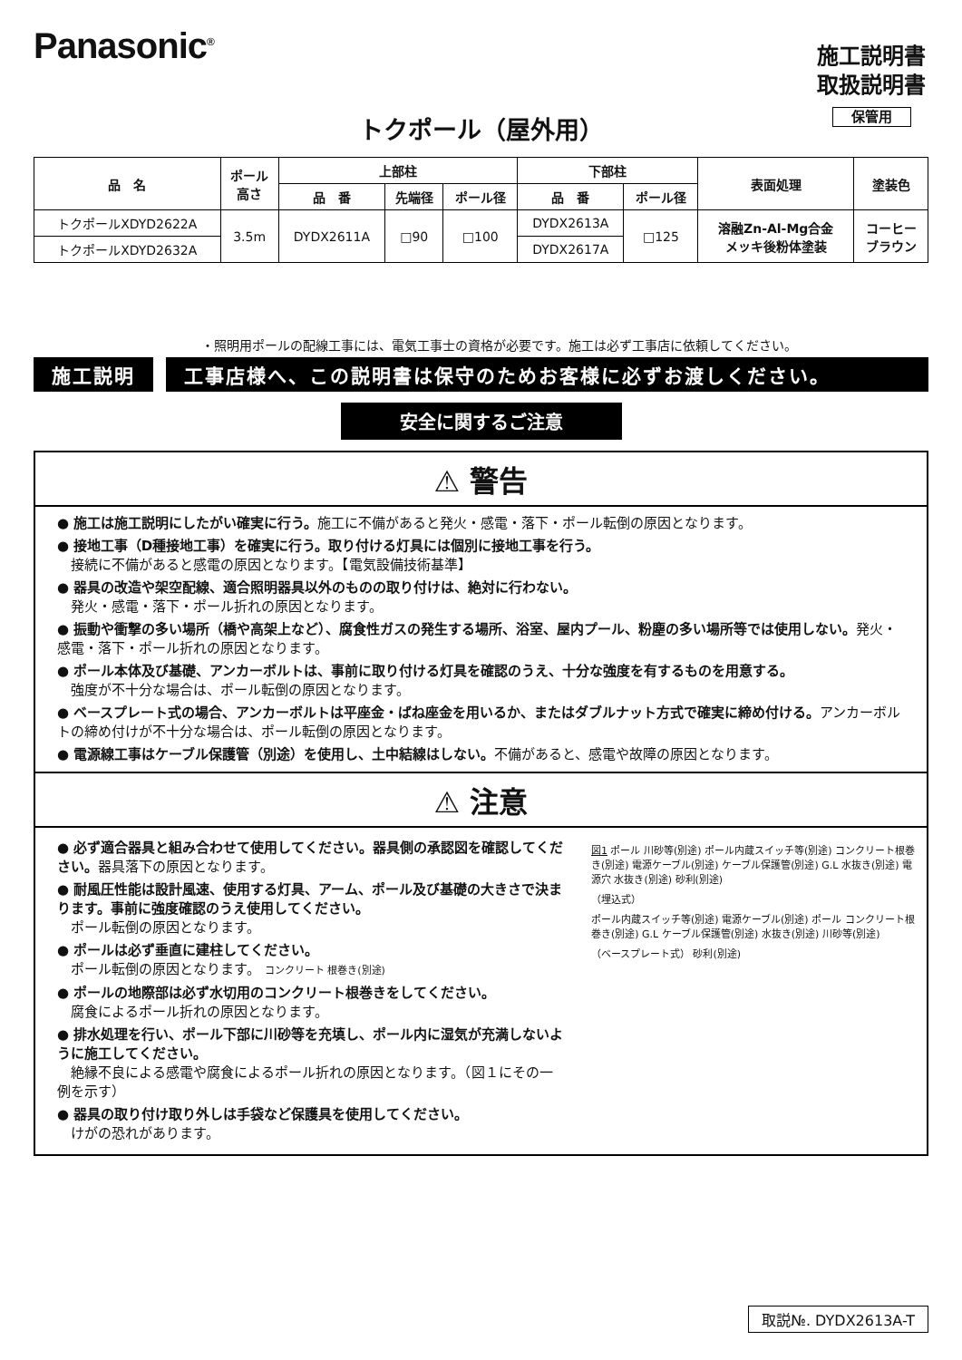Panasonic<sup>®</sup>
施工説明書
取扱説明書
保管用
トクポール（屋外用）
| 品 名 | ポール 高さ | 上部柱 | | | 下部柱 | | 表面処理 | 塗装色 |
| --- | --- | --- | --- | --- | --- | --- | --- | --- |
| | | 品 番 | 先端径 | ポール径 | 品 番 | ポール径 | | |
| トクポールXDYD2622A | 3.5m | DYDX2611A | □90 | □100 | DYDX2613A | □125 | 溶融Zn-Al-Mg合金 メッキ後粉体塗装 | コーヒー ブラウン |
| トクポールXDYD2632A | | | | | DYDX2617A | | | |
・照明用ポールの配線工事には、電気工事士の資格が必要です。施工は必ず工事店に依頼してください。
施工説明 工事店様へ、この説明書は保守のためお客様に必ずお渡しください。
安全に関するご注意
⚠ 警告
● 施工は施工説明にしたがい確実に行う。施工に不備があると発火・感電・落下・ポール転倒の原因となります。
● 接地工事（D種接地工事）を確実に行う。取り付ける灯具には個別に接地工事を行う。
　接続に不備があると感電の原因となります。【電気設備技術基準】
● 器具の改造や架空配線、適合照明器具以外のものの取り付けは、絶対に行わない。
　発火・感電・落下・ポール折れの原因となります。
● 振動や衝撃の多い場所（橋や高架上など）、腐食性ガスの発生する場所、浴室、屋内プール、粉塵の多い場所等では使用しない。発火・感電・落下・ポール折れの原因となります。
● ポール本体及び基礎、アンカーボルトは、事前に取り付ける灯具を確認のうえ、十分な強度を有するものを用意する。
　強度が不十分な場合は、ポール転倒の原因となります。
● ベースプレート式の場合、アンカーボルトは平座金・ばね座金を用いるか、またはダブルナット方式で確実に締め付ける。アンカーボルトの締め付けが不十分な場合は、ポール転倒の原因となります。
● 電源線工事はケーブル保護管（別途）を使用し、土中結線はしない。不備があると、感電や故障の原因となります。
⚠ 注意
● 必ず適合器具と組み合わせて使用してください。器具側の承認図を確認してください。器具落下の原因となります。
● 耐風圧性能は設計風速、使用する灯具、アーム、ポール及び基礎の大きさで決まります。事前に強度確認のうえ使用してください。
　ポール転倒の原因となります。
● ポールは必ず垂直に建柱してください。
　ポール転倒の原因となります。 コンクリート 根巻き(別途)
● ポールの地際部は必ず水切用のコンクリート根巻きをしてください。
　腐食によるポール折れの原因となります。
● 排水処理を行い、ポール下部に川砂等を充填し、ポール内に湿気が充満しないように施工してください。
　絶縁不良による感電や腐食によるポール折れの原因となります。（図１にその一例を示す）
● 器具の取り付け取り外しは手袋など保護具を使用してください。
　けがの恐れがあります。
図1 ポール 川砂等(別途) ポール内蔵スイッチ等(別途) コンクリート根巻き(別途) 電源ケーブル(別途) ケーブル保護管(別途) G.L 水抜き(別途) 電源穴 水抜き(別途) 砂利(別途)
（埋込式）
ポール内蔵スイッチ等(別途) 電源ケーブル(別途) ポール コンクリート根巻き(別途) G.L ケーブル保護管(別途) 水抜き(別途) 川砂等(別途)
（ベースプレート式） 砂利(別途)
取説№. DYDX2613A-T